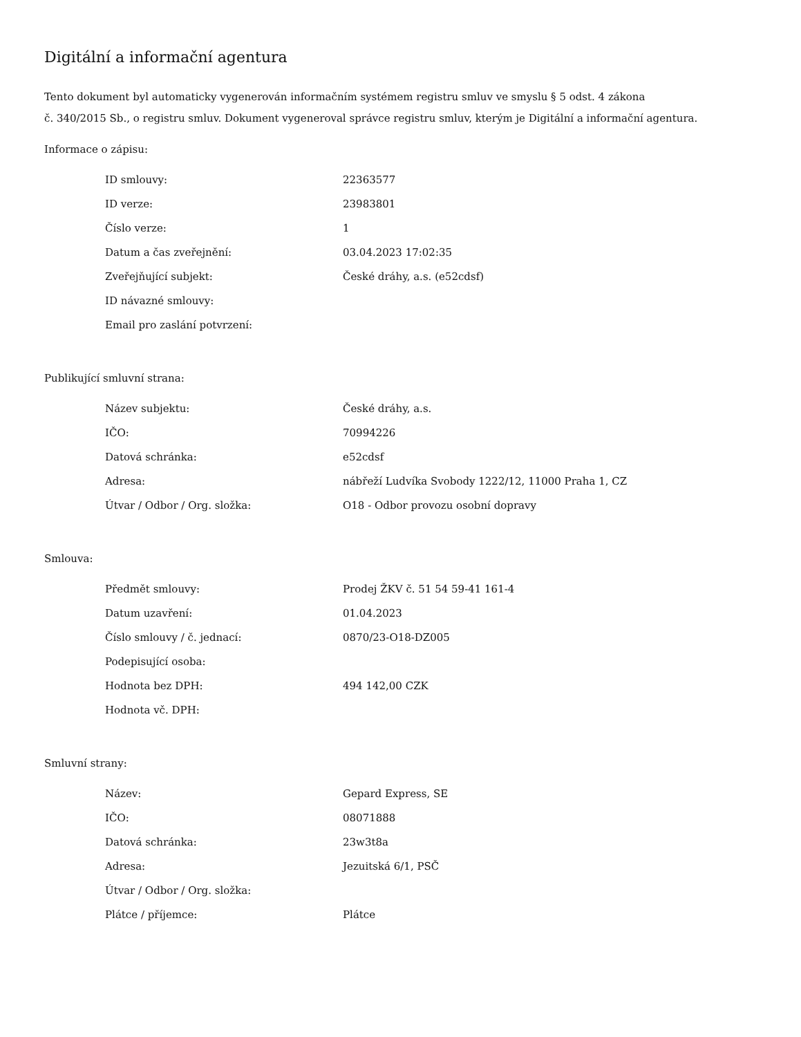Digitální a informační agentura
Tento dokument byl automaticky vygenerován informačním systémem registru smluv ve smyslu § 5 odst. 4 zákona
č. 340/2015 Sb., o registru smluv. Dokument vygeneroval správce registru smluv, kterým je Digitální a informační agentura.
Informace o zápisu:
| ID smlouvy: | 22363577 |
| ID verze: | 23983801 |
| Číslo verze: | 1 |
| Datum a čas zveřejnění: | 03.04.2023 17:02:35 |
| Zveřejňující subjekt: | České dráhy, a.s. (e52cdsf) |
| ID návazné smlouvy: | |
| Email pro zaslání potvrzení: | |
Publikující smluvní strana:
| Název subjektu: | České dráhy, a.s. |
| IČO: | 70994226 |
| Datová schránka: | e52cdsf |
| Adresa: | nábřeží Ludvíka Svobody 1222/12, 11000 Praha 1, CZ |
| Útvar / Odbor / Org. složka: | O18 - Odbor provozu osobní dopravy |
Smlouva:
| Předmět smlouvy: | Prodej ŽKV č. 51 54 59-41 161-4 |
| Datum uzavření: | 01.04.2023 |
| Číslo smlouvy / č. jednací: | 0870/23-O18-DZ005 |
| Podepisující osoba: | |
| Hodnota bez DPH: | 494 142,00 CZK |
| Hodnota vč. DPH: | |
Smluvní strany:
| Název: | Gepard Express, SE |
| IČO: | 08071888 |
| Datová schránka: | 23w3t8a |
| Adresa: | Jezuitská 6/1, PSČ |
| Útvar / Odbor / Org. složka: | |
| Plátce / příjemce: | Plátce |